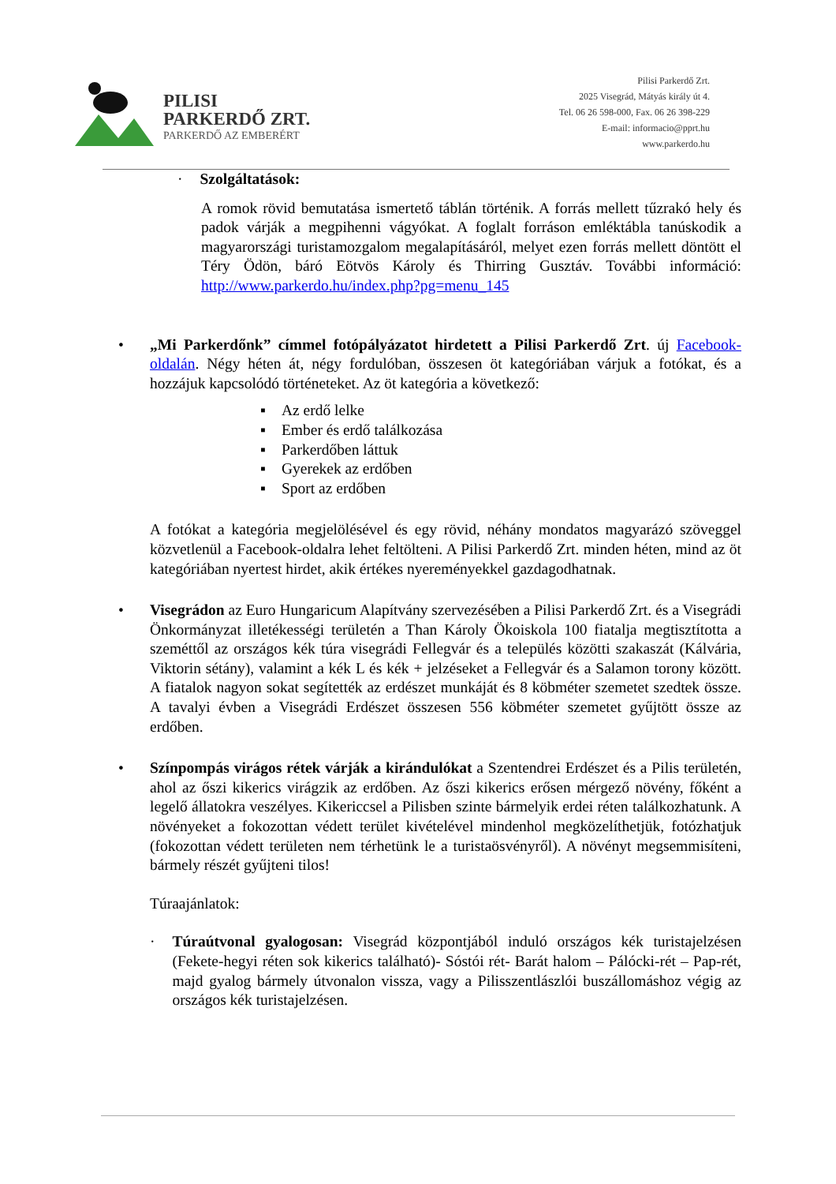PILISI
PARKERDŐ ZRT.
PARKERDŐ AZ EMBERÉRT
Pilisi Parkerdő Zrt.
2025 Visegrád, Mátyás király út 4.
Tel. 06 26 598-000, Fax. 06 26 398-229
E-mail: informacio@pprt.hu
www.parkerdo.hu
· Szolgáltatások:
A romok rövid bemutatása ismertető táblán történik. A forrás mellett tűzrakó hely és padok várják a megpihenni vágyókat. A foglalt forráson emléktábla tanúskodik a magyarországi turistamozgalom megalapításáról, melyet ezen forrás mellett döntött el Téry Ödön, báró Eötvös Károly és Thirring Gusztáv. További információ: http://www.parkerdo.hu/index.php?pg=menu_145
• „Mi Parkerdőnk” címmel fotópályázatot hirdetett a Pilisi Parkerdő Zrt. új Facebook-oldalán. Négy héten át, négy fordulóban, összesen öt kategóriában várjuk a fotókat, és a hozzájuk kapcsolódó történeteket. Az öt kategória a következő:
▪ Az erdő lelke
▪ Ember és erdő találkozása
▪ Parkerdőben láttuk
▪ Gyerekek az erdőben
▪ Sport az erdőben
A fotókat a kategória megjelölésével és egy rövid, néhány mondatos magyarázó szöveggel közvetlenül a Facebook-oldalra lehet feltölteni. A Pilisi Parkerdő Zrt. minden héten, mind az öt kategóriában nyertest hirdet, akik értékes nyereményekkel gazdagodhatnak.
• Visegrádon az Euro Hungaricum Alapítvány szervezésében a Pilisi Parkerdő Zrt. és a Visegrádi Önkormányzat illetékességi területén a Than Károly Ökoiskola 100 fiatalja megtisztította a szeméttől az országos kék túra visegrádi Fellegvár és a település közötti szakaszát (Kálvária, Viktorin sétány), valamint a kék L és kék + jelzéseket a Fellegvár és a Salamon torony között. A fiatalok nagyon sokat segítették az erdészet munkáját és 8 köbméter szemetet szedtek össze. A tavalyi évben a Visegrádi Erdészet összesen 556 köbméter szemetet gyűjtött össze az erdőben.
• Színpompás virágos rétek várják a kirándulókat a Szentendrei Erdészet és a Pilis területén, ahol az őszi kikerics virágzik az erdőben. Az őszi kikerics erősen mérgező növény, főként a legelő állatokra veszélyes. Kikericcsel a Pilisben szinte bármelyik erdei réten találkozhatunk. A növényeket a fokozottan védett terület kivételével mindenhol megközelíthetjük, fotózhatjuk (fokozottan védett területen nem térhetünk le a turistaösvényről). A növényt megsemmisíteni, bármely részét gyűjteni tilos!
Túraajánlatok:
· Túraútvonal gyalogosan: Visegrád központjából induló országos kék turistajelzésen (Fekete-hegyi réten sok kikerics található)- Sóstói rét- Barát halom – Pálócki-rét – Pap-rét, majd gyalog bármely útvonalon vissza, vagy a Pilisszentlászlói buszállomáshoz végig az országos kék turistajelzésen.